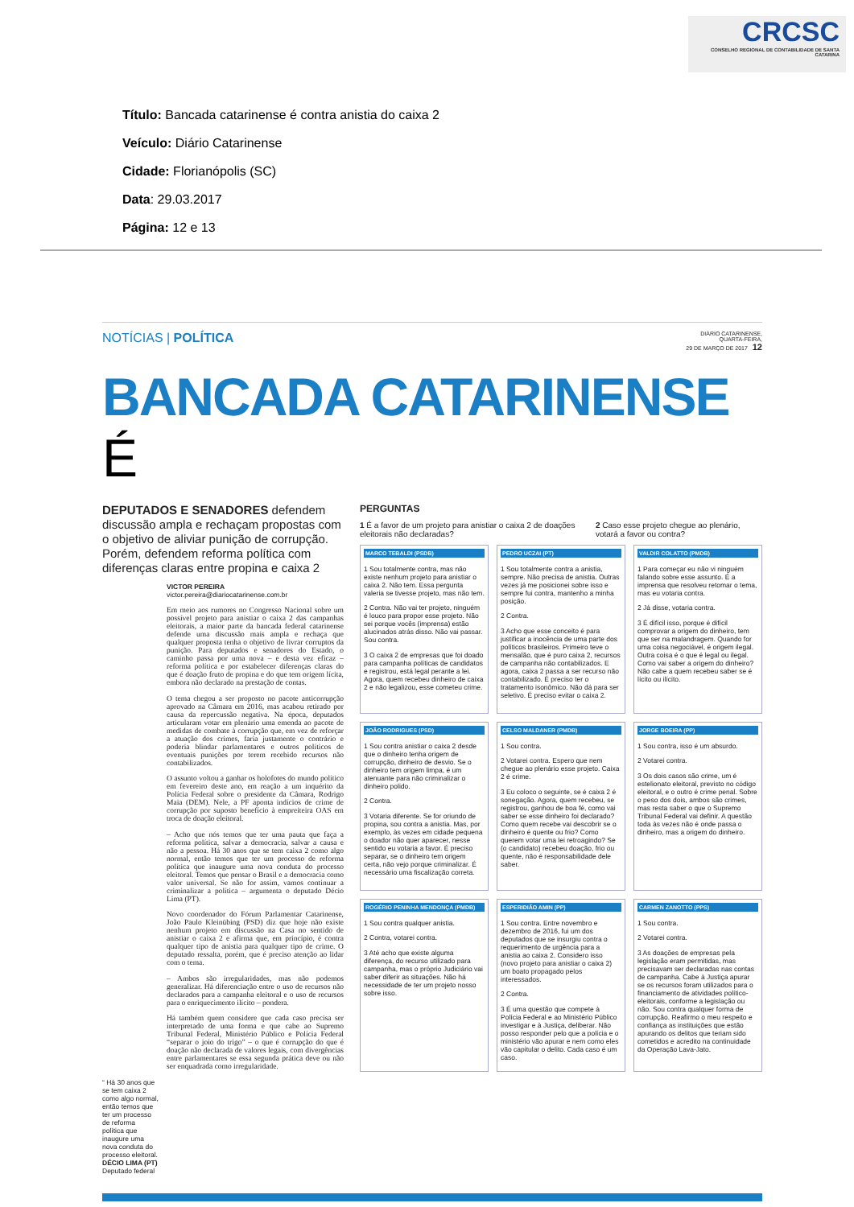CRCSC
CONSELHO REGIONAL DE CONTABILIDADE DE SANTA CATARINA
Título: Bancada catarinense é contra anistia do caixa 2
Veículo: Diário Catarinense
Cidade: Florianópolis (SC)
Data: 29.03.2017
Página: 12 e 13
NOTÍCIAS | POLÍTICA
DIÁRIO CATARINENSE,
QUARTA-FEIRA,
29 DE MARÇO DE 2017 12
BANCADA CATARINENSE É
DEPUTADOS E SENADORES defendem discussão ampla e rechaçam propostas com o objetivo de aliviar punição de corrupção. Porém, defendem reforma política com diferenças claras entre propina e caixa 2
VICTOR PEREIRA
victor.pereira@diariocatarinense.com.br
Em meio aos rumores no Congresso Nacional sobre um possível projeto para anistiar o caixa 2 das campanhas eleitorais, a maior parte da bancada federal catarinense defende uma discussão mais ampla e rechaça que qualquer proposta tenha o objetivo de livrar corruptos da punição. Para deputados e senadores do Estado, o caminho passa por uma nova – e desta vez eficaz – reforma política e por estabelecer diferenças claras do que é doação fruto de propina e do que tem origem lícita, embora não declarado na prestação de contas.
O tema chegou a ser proposto no pacote anticorrupção aprovado na Câmara em 2016, mas acabou retirado por causa da repercussão negativa. Na época, deputados articularam votar em plenário uma emenda ao pacote de medidas de combate à corrupção que, em vez de reforçar a atuação dos crimes, faria justamente o contrário e poderia blindar parlamentares e outros políticos de eventuais punições por terem recebido recursos não contabilizados.
O assunto voltou a ganhar os holofotes do mundo político em fevereiro deste ano, em reação a um inquérito da Polícia Federal sobre o presidente da Câmara, Rodrigo Maia (DEM). Nele, a PF aponta indícios de crime de corrupção por suposto benefício à empreiteira OAS em troca de doação eleitoral.
– Acho que nós temos que ter uma pauta que faça a reforma política, salvar a democracia, salvar a causa e não a pessoa. Há 30 anos que se tem caixa 2 como algo normal, então temos que ter um processo de reforma política que inaugure uma nova conduta do processo eleitoral. Temos que pensar o Brasil e a democracia como valor universal. Se não for assim, vamos continuar a criminalizar a política – argumenta o deputado Décio Lima (PT).
Novo coordenador do Fórum Parlamentar Catarinense, João Paulo Kleinübing (PSD) diz que hoje não existe nenhum projeto em discussão na Casa no sentido de anistiar o caixa 2 e afirma que, em princípio, é contra qualquer tipo de anistia para qualquer tipo de crime. O deputado ressalta, porém, que é preciso atenção ao lidar com o tema.
– Ambos são irregularidades, mas não podemos generalizar. Há diferenciação entre o uso de recursos não declarados para a campanha eleitoral e o uso de recursos para o enriquecimento ilícito – pondera.
Há também quem considere que cada caso precisa ser interpretado de uma forma e que cabe ao Supremo Tribunal Federal, Ministério Público e Polícia Federal “separar o joio do trigo” – o que é corrupção do que é doação não declarada de valores legais, com divergências entre parlamentares se essa segunda prática deve ou não ser enquadrada como irregularidade.
“ Há 30 anos que se tem caixa 2 como algo normal, então temos que ter um processo de reforma política que inaugure uma nova conduta do processo eleitoral.
DÉCIO LIMA (PT)
Deputado federal
PERGUNTAS
1 É a favor de um projeto para anistiar o caixa 2 de doações eleitorais não declaradas?
2 Caso esse projeto chegue ao plenário, votará a favor ou contra?
MARCO TEBALDI (PSDB)
1 Sou totalmente contra, mas não existe nenhum projeto para anistiar o caixa 2. Não tem. Essa pergunta valeria se tivesse projeto, mas não tem.
2 Contra. Não vai ter projeto, ninguém é louco para propor esse projeto. Não sei porque vocês (imprensa) estão alucinados atrás disso. Não vai passar. Sou contra.
3 O caixa 2 de empresas que foi doado para campanha políticas de candidatos e registrou, está legal perante a lei. Agora, quem recebeu dinheiro de caixa 2 e não legalizou, esse cometeu crime.
PEDRO UCZAI (PT)
1 Sou totalmente contra a anistia, sempre. Não precisa de anistia. Outras vezes já me posicionei sobre isso e sempre fui contra, mantenho a minha posição.
2 Contra.
3 Acho que esse conceito é para justificar a inocência de uma parte dos políticos brasileiros. Primeiro teve o mensalão, que é puro caixa 2, recursos de campanha não contabilizados. E agora, caixa 2 passa a ser recurso não contabilizado. É preciso ter o tratamento isonômico. Não dá para ser seletivo. É preciso evitar o caixa 2.
VALDIR COLATTO (PMDB)
1 Para começar eu não vi ninguém falando sobre esse assunto. É a imprensa que resolveu retomar o tema, mas eu votaria contra.
2 Já disse, votaria contra.
3 É difícil isso, porque é difícil comprovar a origem do dinheiro, tem que ser na malandragem. Quando for uma coisa negociável, é origem ilegal. Outra coisa é o que é legal ou ilegal. Como vai saber a origem do dinheiro? Não cabe a quem recebeu saber se é lícito ou ilícito.
JOÃO RODRIGUES (PSD)
1 Sou contra anistiar o caixa 2 desde que o dinheiro tenha origem de corrupção, dinheiro de desvio. Se o dinheiro tem origem limpa, é um atenuante para não criminalizar o dinheiro polido.
2 Contra.
3 Votaria diferente. Se for oriundo de propina, sou contra a anistia. Mas, por exemplo, às vezes em cidade pequena o doador não quer aparecer, nesse sentido eu votaria a favor. É preciso separar, se o dinheiro tem origem certa, não vejo porque criminalizar. É necessário uma fiscalização correta.
CELSO MALDANER (PMDB)
1 Sou contra.
2 Votarei contra. Espero que nem chegue ao plenário esse projeto. Caixa 2 é crime.
3 Eu coloco o seguinte, se é caixa 2 é sonegação. Agora, quem recebeu, se registrou, ganhou de boa fé, como vai saber se esse dinheiro foi declarado? Como quem recebe vai descobrir se o dinheiro é quente ou frio? Como querem votar uma lei retroagindo? Se (o candidato) recebeu doação, frio ou quente, não é responsabilidade dele saber.
JORGE BOEIRA (PP)
1 Sou contra, isso é um absurdo.
2 Votarei contra.
3 Os dois casos são crime, um é estelionato eleitoral, previsto no código eleitoral, e o outro é crime penal. Sobre o peso dos dois, ambos são crimes, mas resta saber o que o Supremo Tribunal Federal vai definir. A questão toda às vezes não é onde passa o dinheiro, mas a origem do dinheiro.
ROGÉRIO PENINHA MENDONÇA (PMDB)
1 Sou contra qualquer anistia.
2 Contra, votarei contra.
3 Até acho que existe alguma diferença, do recurso utilizado para campanha, mas o próprio Judiciário vai saber diferir as situações. Não há necessidade de ter um projeto nosso sobre isso.
ESPERIDIÃO AMIN (PP)
1 Sou contra. Entre novembro e dezembro de 2016, fui um dos deputados que se insurgiu contra o requerimento de urgência para a anistia ao caixa 2. Considero isso (novo projeto para anistiar o caixa 2) um boato propagado pelos interessados.
2 Contra.
3 É uma questão que compete à Polícia Federal e ao Ministério Público investigar e à Justiça, deliberar. Não posso responder pelo que a polícia e o ministério vão apurar e nem como eles vão capitular o delito. Cada caso é um caso.
CARMEN ZANOTTO (PPS)
1 Sou contra.
2 Votarei contra.
3 As doações de empresas pela legislação eram permitidas, mas precisavam ser declaradas nas contas de campanha. Cabe à Justiça apurar se os recursos foram utilizados para o financiamento de atividades político-eleitorais, conforme a legislação ou não. Sou contra qualquer forma de corrupção. Reafirmo o meu respeito e confiança as instituições que estão apurando os delitos que teriam sido cometidos e acredito na continuidade da Operação Lava-Jato.